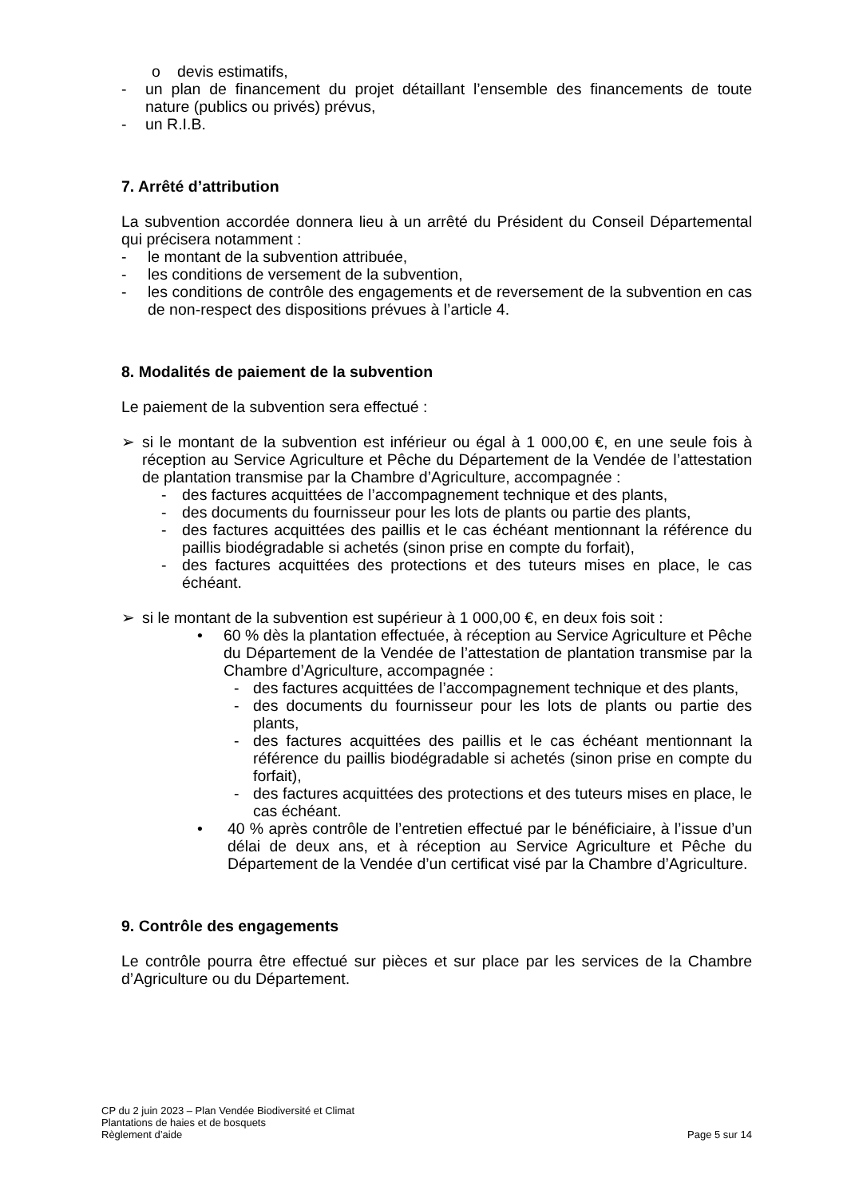o devis estimatifs,
- un plan de financement du projet détaillant l’ensemble des financements de toute nature (publics ou privés) prévus,
- un R.I.B.
7. Arrêté d’attribution
La subvention accordée donnera lieu à un arrêté du Président du Conseil Départemental qui précisera notamment :
- le montant de la subvention attribuée,
- les conditions de versement de la subvention,
- les conditions de contrôle des engagements et de reversement de la subvention en cas de non-respect des dispositions prévues à l’article 4.
8. Modalités de paiement de la subvention
Le paiement de la subvention sera effectué :
➢ si le montant de la subvention est inférieur ou égal à 1 000,00 €, en une seule fois à réception au Service Agriculture et Pêche du Département de la Vendée de l’attestation de plantation transmise par la Chambre d’Agriculture, accompagnée :
- des factures acquittées de l’accompagnement technique et des plants,
- des documents du fournisseur pour les lots de plants ou partie des plants,
- des factures acquittées des paillis et le cas échéant mentionnant la référence du paillis biodégradable si achetés (sinon prise en compte du forfait),
- des factures acquittées des protections et des tuteurs mises en place, le cas échéant.
➢ si le montant de la subvention est supérieur à 1 000,00 €, en deux fois soit :
• 60 % dès la plantation effectuée, à réception au Service Agriculture et Pêche du Département de la Vendée de l’attestation de plantation transmise par la Chambre d’Agriculture, accompagnée :
- des factures acquittées de l’accompagnement technique et des plants,
- des documents du fournisseur pour les lots de plants ou partie des plants,
- des factures acquittées des paillis et le cas échéant mentionnant la référence du paillis biodégradable si achetés (sinon prise en compte du forfait),
- des factures acquittées des protections et des tuteurs mises en place, le cas échéant.
• 40 % après contrôle de l’entretien effectué par le bénéficiaire, à l’issue d’un délai de deux ans, et à réception au Service Agriculture et Pêche du Département de la Vendée d’un certificat visé par la Chambre d’Agriculture.
9. Contrôle des engagements
Le contrôle pourra être effectué sur pièces et sur place par les services de la Chambre d’Agriculture ou du Département.
CP du 2 juin 2023 – Plan Vendée Biodiversité et Climat
Plantations de haies et de bosquets
Règlement d’aide Page 5 sur 14